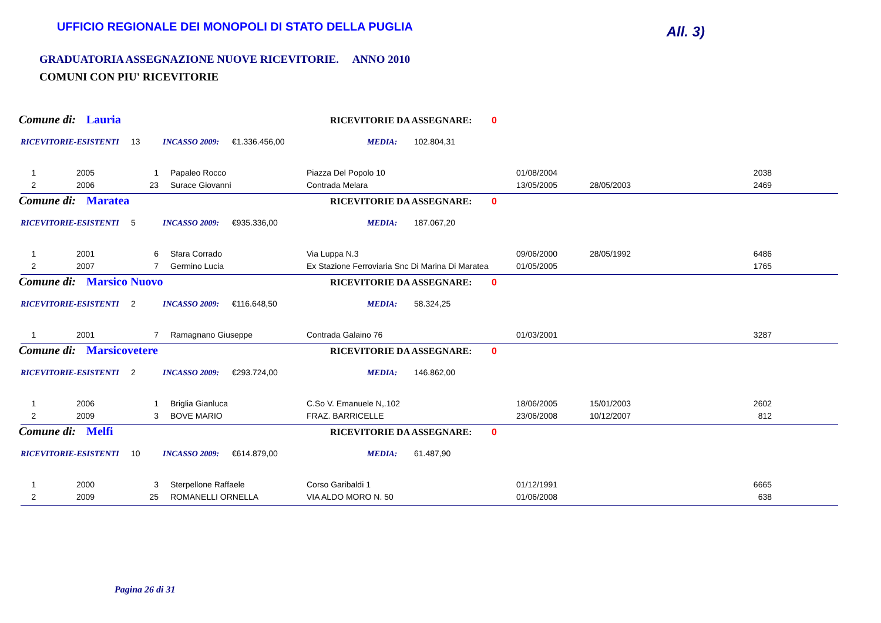UFFICIO REGIONALE DEI MONOPOLI DI STATO DELLA PUGLIA
All. 3)
GRADUATORIA ASSEGNAZIONE NUOVE RICEVITORIE. ANNO 2010
COMUNI CON PIU' RICEVITORIE
Comune di: Lauria RICEVITORIE DA ASSEGNARE: 0
RICEVITORIE-ESISTENTI 13 INCASSO 2009: €1.336.456,00 MEDIA: 102.804,31
| 1 | 2005 | 1 | Papaleo Rocco | Piazza Del Popolo 10 | 01/08/2004 | | 2038 |
| 2 | 2006 | 23 | Surace Giovanni | Contrada Melara | 13/05/2005 | 28/05/2003 | 2469 |
Comune di: Maratea RICEVITORIE DA ASSEGNARE: 0
RICEVITORIE-ESISTENTI 5 INCASSO 2009: €935.336,00 MEDIA: 187.067,20
| 1 | 2001 | 6 | Sfara Corrado | Via Luppa N.3 | 09/06/2000 | 28/05/1992 | 6486 |
| 2 | 2007 | 7 | Germino Lucia | Ex Stazione Ferroviaria Snc Di Marina Di Maratea | 01/05/2005 | | 1765 |
Comune di: Marsico Nuovo RICEVITORIE DA ASSEGNARE: 0
RICEVITORIE-ESISTENTI 2 INCASSO 2009: €116.648,50 MEDIA: 58.324,25
| 1 | 2001 | 7 | Ramagnano Giuseppe | Contrada Galaino 76 | 01/03/2001 | | 3287 |
Comune di: Marsicovetere RICEVITORIE DA ASSEGNARE: 0
RICEVITORIE-ESISTENTI 2 INCASSO 2009: €293.724,00 MEDIA: 146.862,00
| 1 | 2006 | 1 | Briglia Gianluca | C.So V. Emanuele N,.102 | 18/06/2005 | 15/01/2003 | 2602 |
| 2 | 2009 | 3 | BOVE MARIO | FRAZ. BARRICELLE | 23/06/2008 | 10/12/2007 | 812 |
Comune di: Melfi RICEVITORIE DA ASSEGNARE: 0
RICEVITORIE-ESISTENTI 10 INCASSO 2009: €614.879,00 MEDIA: 61.487,90
| 1 | 2000 | 3 | Sterpellone Raffaele | Corso Garibaldi 1 | 01/12/1991 | | 6665 |
| 2 | 2009 | 25 | ROMANELLI ORNELLA | VIA ALDO MORO N. 50 | 01/06/2008 | | 638 |
Pagina 26 di 31